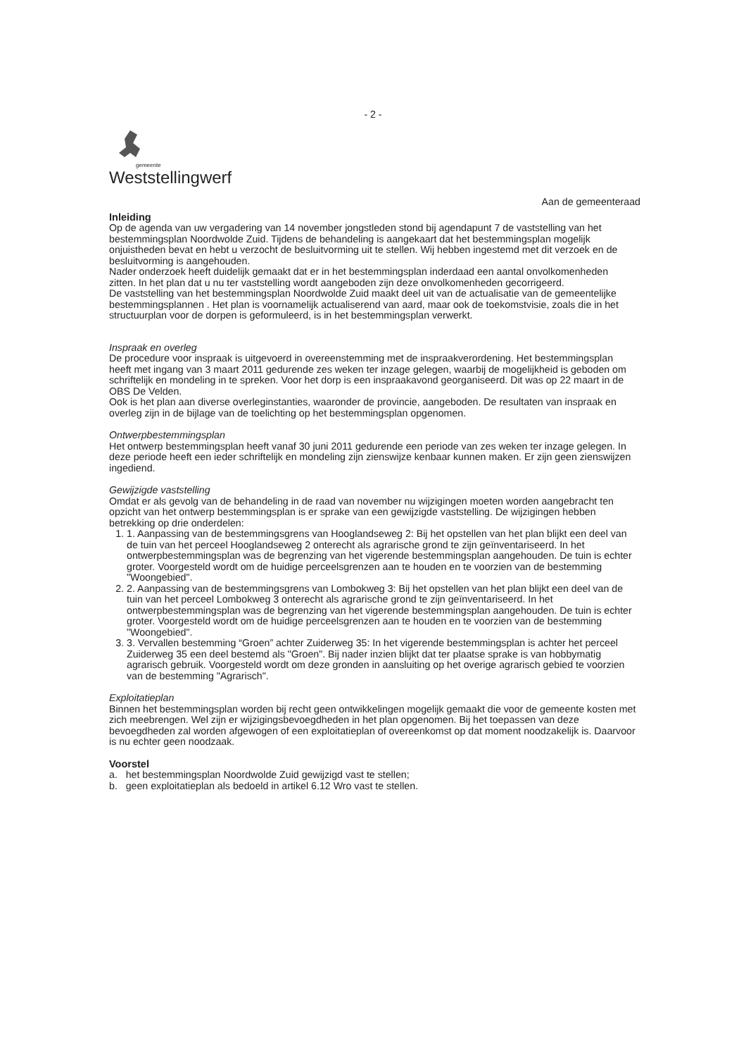- 2 -
gemeente
Weststellingwerf
Aan de gemeenteraad
Inleiding
Op de agenda van uw vergadering van 14 november jongstleden stond bij agendapunt 7 de vaststelling van het bestemmingsplan Noordwolde Zuid. Tijdens de behandeling is aangekaart dat het bestemmingsplan mogelijk onjuistheden bevat en hebt u verzocht de besluitvorming uit te stellen. Wij hebben ingestemd met dit verzoek en de besluitvorming is aangehouden.
Nader onderzoek heeft duidelijk gemaakt dat er in het bestemmingsplan inderdaad een aantal onvolkomenheden zitten. In het plan dat u nu ter vaststelling wordt aangeboden zijn deze onvolkomenheden gecorrigeerd.
De vaststelling van het bestemmingsplan Noordwolde Zuid maakt deel uit van de actualisatie van de gemeentelijke bestemmingsplannen . Het plan is voornamelijk actualiserend van aard, maar ook de toekomstvisie, zoals die in het structuurplan voor de dorpen is geformuleerd, is in het bestemmingsplan verwerkt.
Inspraak en overleg
De procedure voor inspraak is uitgevoerd in overeenstemming met de inspraakverordening. Het bestemmingsplan heeft met ingang van 3 maart 2011 gedurende zes weken ter inzage gelegen, waarbij de mogelijkheid is geboden om schriftelijk en mondeling in te spreken. Voor het dorp is een inspraakavond georganiseerd. Dit was op 22 maart in de OBS De Velden.
Ook is het plan aan diverse overleginstanties, waaronder de provincie, aangeboden. De resultaten van inspraak en overleg zijn in de bijlage van de toelichting op het bestemmingsplan opgenomen.
Ontwerpbestemmingsplan
Het ontwerp bestemmingsplan heeft vanaf 30 juni 2011 gedurende een periode van zes weken ter inzage gelegen. In deze periode heeft een ieder schriftelijk en mondeling zijn zienswijze kenbaar kunnen maken. Er zijn geen zienswijzen ingediend.
Gewijzigde vaststelling
Omdat er als gevolg van de behandeling in de raad van november nu wijzigingen moeten worden aangebracht ten opzicht van het ontwerp bestemmingsplan is er sprake van een gewijzigde vaststelling. De wijzigingen hebben betrekking op drie onderdelen:
1. 1. Aanpassing van de bestemmingsgrens van Hooglandseweg 2: Bij het opstellen van het plan blijkt een deel van de tuin van het perceel Hooglandseweg 2 onterecht als agrarische grond te zijn geïnventariseerd. In het ontwerpbestemmingsplan was de begrenzing van het vigerende bestemmingsplan aangehouden. De tuin is echter groter. Voorgesteld wordt om de huidige perceelsgrenzen aan te houden en te voorzien van de bestemming "Woongebied".
2. 2. Aanpassing van de bestemmingsgrens van Lombokweg 3: Bij het opstellen van het plan blijkt een deel van de tuin van het perceel Lombokweg 3 onterecht als agrarische grond te zijn geïnventariseerd. In het ontwerpbestemmingsplan was de begrenzing van het vigerende bestemmingsplan aangehouden. De tuin is echter groter. Voorgesteld wordt om de huidige perceelsgrenzen aan te houden en te voorzien van de bestemming "Woongebied".
3. 3. Vervallen bestemming “Groen” achter Zuiderweg 35: In het vigerende bestemmingsplan is achter het perceel Zuiderweg 35 een deel bestemd als "Groen". Bij nader inzien blijkt dat ter plaatse sprake is van hobbymatig agrarisch gebruik. Voorgesteld wordt om deze gronden in aansluiting op het overige agrarisch gebied te voorzien van de bestemming "Agrarisch".
Exploitatieplan
Binnen het bestemmingsplan worden bij recht geen ontwikkelingen mogelijk gemaakt die voor de gemeente kosten met zich meebrengen. Wel zijn er wijzigingsbevoegdheden in het plan opgenomen. Bij het toepassen van deze bevoegdheden zal worden afgewogen of een exploitatieplan of overeenkomst op dat moment noodzakelijk is. Daarvoor is nu echter geen noodzaak.
Voorstel
a. het bestemmingsplan Noordwolde Zuid gewijzigd vast te stellen;
b. geen exploitatieplan als bedoeld in artikel 6.12 Wro vast te stellen.